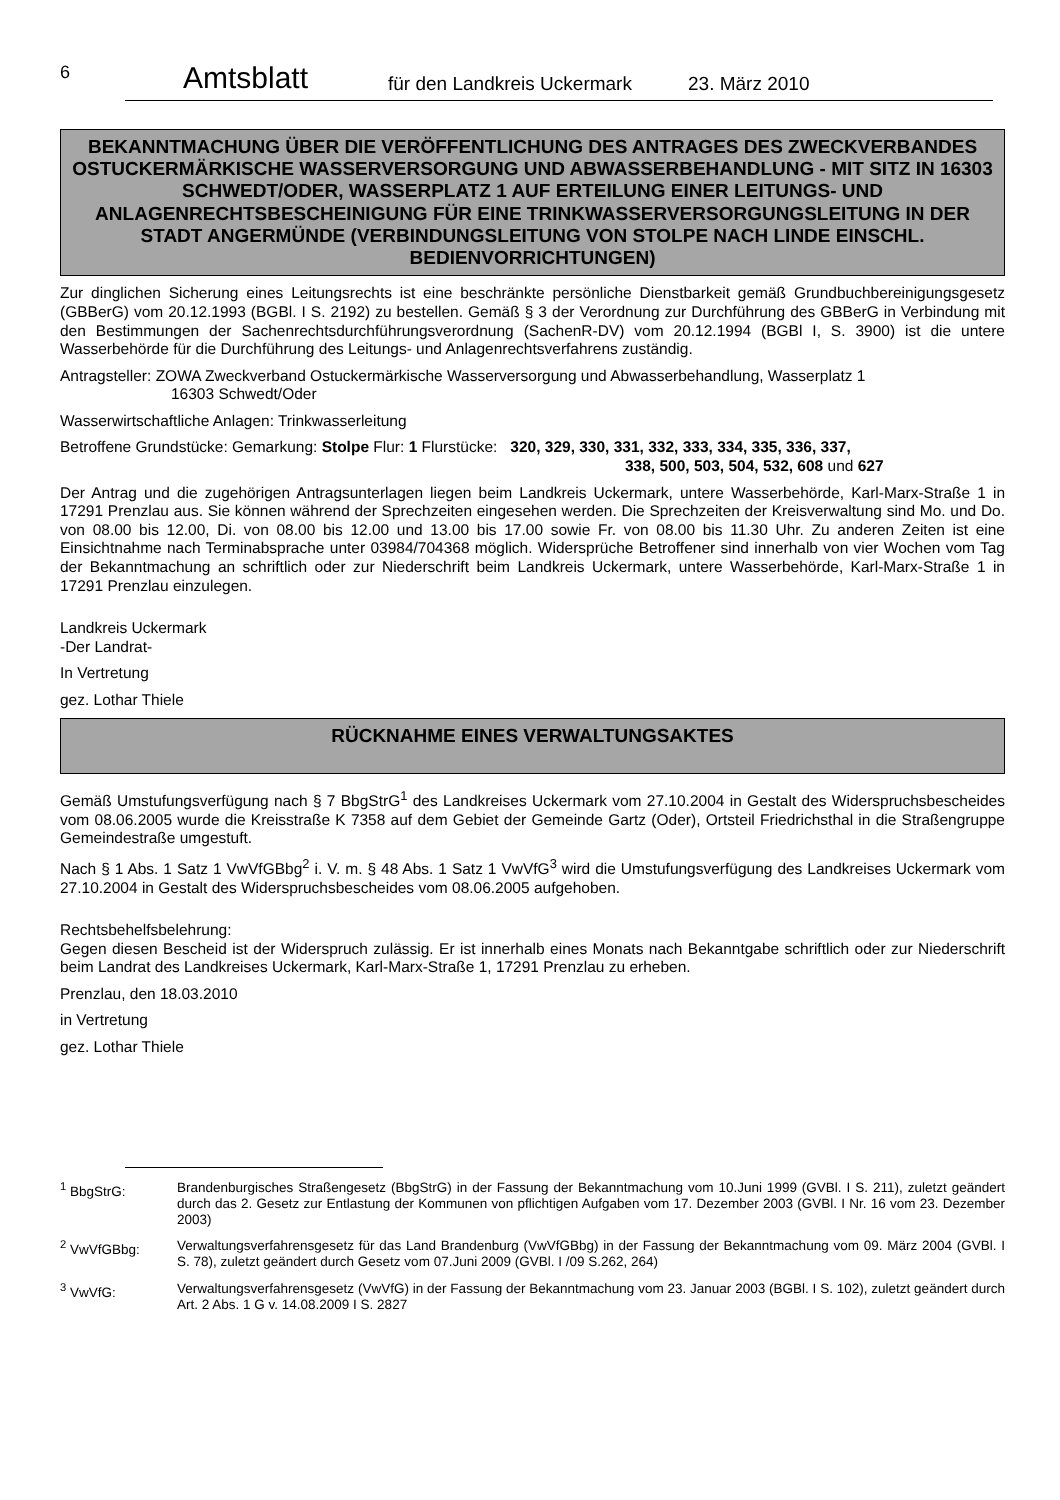6 Amtsblatt für den Landkreis Uckermark 23. März 2010
BEKANNTMACHUNG ÜBER DIE VERÖFFENTLICHUNG DES ANTRAGES DES ZWECKVERBANDES OSTUCKERMÄRKISCHE WASSERVERSORGUNG UND ABWASSERBEHANDLUNG - MIT SITZ IN 16303 SCHWEDT/ODER, WASSERPLATZ 1 AUF ERTEILUNG EINER LEITUNGS- UND ANLAGENRECHTSBESCHEINIGUNG FÜR EINE TRINKWASSERVERSORGUNGSLEITUNG IN DER STADT ANGERMÜNDE (VERBINDUNGSLEITUNG VON STOLPE NACH LINDE EINSCHL. BEDIENVORRICHTUNGEN)
Zur dinglichen Sicherung eines Leitungsrechts ist eine beschränkte persönliche Dienstbarkeit gemäß Grundbuchbereinigungsgesetz (GBBerG) vom 20.12.1993 (BGBl. I S. 2192) zu bestellen. Gemäß § 3 der Verordnung zur Durchführung des GBBerG in Verbindung mit den Bestimmungen der Sachenrechtsdurchführungsverordnung (SachenR-DV) vom 20.12.1994 (BGBl I, S. 3900) ist die untere Wasserbehörde für die Durchführung des Leitungs- und Anlagenrechtsverfahrens zuständig.
Antragsteller: ZOWA Zweckverband Ostuckermärkische Wasserversorgung und Abwasserbehandlung, Wasserplatz 1
16303 Schwedt/Oder
Wasserwirtschaftliche Anlagen: Trinkwasserleitung
Betroffene Grundstücke: Gemarkung: Stolpe Flur: 1 Flurstücke: 320, 329, 330, 331, 332, 333, 334, 335, 336, 337,
338, 500, 503, 504, 532, 608 und 627
Der Antrag und die zugehörigen Antragsunterlagen liegen beim Landkreis Uckermark, untere Wasserbehörde, Karl-Marx-Straße 1 in 17291 Prenzlau aus. Sie können während der Sprechzeiten eingesehen werden. Die Sprechzeiten der Kreisverwaltung sind Mo. und Do. von 08.00 bis 12.00, Di. von 08.00 bis 12.00 und 13.00 bis 17.00 sowie Fr. von 08.00 bis 11.30 Uhr. Zu anderen Zeiten ist eine Einsichtnahme nach Terminabsprache unter 03984/704368 möglich. Widersprüche Betroffener sind innerhalb von vier Wochen vom Tag der Bekanntmachung an schriftlich oder zur Niederschrift beim Landkreis Uckermark, untere Wasserbehörde, Karl-Marx-Straße 1 in 17291 Prenzlau einzulegen.
Landkreis Uckermark
-Der Landrat-
In Vertretung
gez. Lothar Thiele
RÜCKNAHME EINES VERWALTUNGSAKTES
Gemäß Umstufungsverfügung nach § 7 BbgStrG<sup>1</sup> des Landkreises Uckermark vom 27.10.2004 in Gestalt des Widerspruchsbescheides vom 08.06.2005 wurde die Kreisstraße K 7358 auf dem Gebiet der Gemeinde Gartz (Oder), Ortsteil Friedrichsthal in die Straßengruppe Gemeindestraße umgestuft.
Nach § 1 Abs. 1 Satz 1 VwVfGBbg<sup>2</sup> i. V. m. § 48 Abs. 1 Satz 1 VwVfG<sup>3</sup> wird die Umstufungsverfügung des Landkreises Uckermark vom 27.10.2004 in Gestalt des Widerspruchsbescheides vom 08.06.2005 aufgehoben.
Rechtsbehelfsbelehrung:
Gegen diesen Bescheid ist der Widerspruch zulässig. Er ist innerhalb eines Monats nach Bekanntgabe schriftlich oder zur Niederschrift beim Landrat des Landkreises Uckermark, Karl-Marx-Straße 1, 17291 Prenzlau zu erheben.
Prenzlau, den 18.03.2010
in Vertretung
gez. Lothar Thiele
<sup>1</sup> BbgStrG: Brandenburgisches Straßengesetz (BbgStrG) in der Fassung der Bekanntmachung vom 10.Juni 1999 (GVBl. I S. 211), zuletzt geändert durch das 2. Gesetz zur Entlastung der Kommunen von pflichtigen Aufgaben vom 17. Dezember 2003 (GVBl. I Nr. 16 vom 23. Dezember 2003)
<sup>2</sup> VwVfGBbg: Verwaltungsverfahrensgesetz für das Land Brandenburg (VwVfGBbg) in der Fassung der Bekanntmachung vom 09. März 2004 (GVBl. I S. 78), zuletzt geändert durch Gesetz vom 07.Juni 2009 (GVBl. I /09 S.262, 264)
<sup>3</sup> VwVfG: Verwaltungsverfahrensgesetz (VwVfG) in der Fassung der Bekanntmachung vom 23. Januar 2003 (BGBl. I S. 102), zuletzt geändert durch Art. 2 Abs. 1 G v. 14.08.2009 I S. 2827